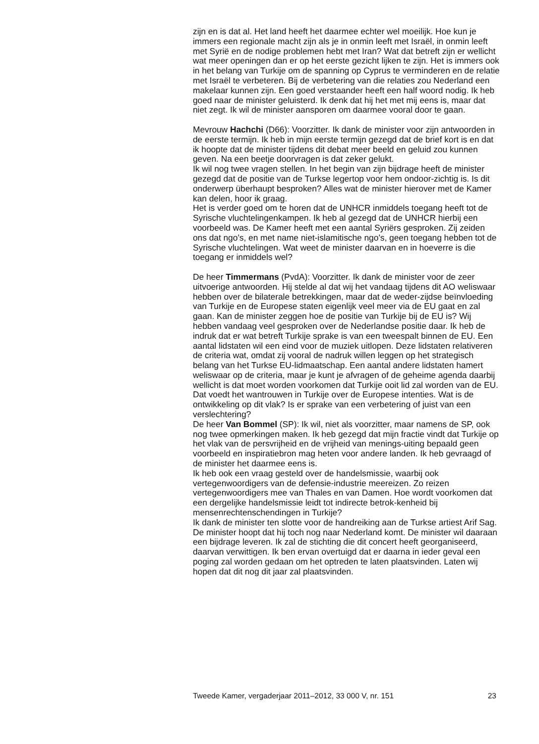zijn en is dat al. Het land heeft het daarmee echter wel moeilijk. Hoe kun je immers een regionale macht zijn als je in onmin leeft met Israël, in onmin leeft met Syrië en de nodige problemen hebt met Iran? Wat dat betreft zijn er wellicht wat meer openingen dan er op het eerste gezicht lijken te zijn. Het is immers ook in het belang van Turkije om de spanning op Cyprus te verminderen en de relatie met Israël te verbeteren. Bij de verbetering van die relaties zou Nederland een makelaar kunnen zijn. Een goed verstaander heeft een half woord nodig. Ik heb goed naar de minister geluisterd. Ik denk dat hij het met mij eens is, maar dat niet zegt. Ik wil de minister aansporen om daarmee vooral door te gaan.
Mevrouw Hachchi (D66): Voorzitter. Ik dank de minister voor zijn antwoorden in de eerste termijn. Ik heb in mijn eerste termijn gezegd dat de brief kort is en dat ik hoopte dat de minister tijdens dit debat meer beeld en geluid zou kunnen geven. Na een beetje doorvragen is dat zeker gelukt.
Ik wil nog twee vragen stellen. In het begin van zijn bijdrage heeft de minister gezegd dat de positie van de Turkse legertop voor hem ondoor-zichtig is. Is dit onderwerp überhaupt besproken? Alles wat de minister hierover met de Kamer kan delen, hoor ik graag.
Het is verder goed om te horen dat de UNHCR inmiddels toegang heeft tot de Syrische vluchtelingenkampen. Ik heb al gezegd dat de UNHCR hierbij een voorbeeld was. De Kamer heeft met een aantal Syriërs gesproken. Zij zeiden ons dat ngo’s, en met name niet-islamitische ngo’s, geen toegang hebben tot de Syrische vluchtelingen. Wat weet de minister daarvan en in hoeverre is die toegang er inmiddels wel?
De heer Timmermans (PvdA): Voorzitter. Ik dank de minister voor de zeer uitvoerige antwoorden. Hij stelde al dat wij het vandaag tijdens dit AO weliswaar hebben over de bilaterale betrekkingen, maar dat de weder-zijdse beïnvloeding van Turkije en de Europese staten eigenlijk veel meer via de EU gaat en zal gaan. Kan de minister zeggen hoe de positie van Turkije bij de EU is? Wij hebben vandaag veel gesproken over de Nederlandse positie daar. Ik heb de indruk dat er wat betreft Turkije sprake is van een tweespalt binnen de EU. Een aantal lidstaten wil een eind voor de muziek uitlopen. Deze lidstaten relativeren de criteria wat, omdat zij vooral de nadruk willen leggen op het strategisch belang van het Turkse EU-lidmaatschap. Een aantal andere lidstaten hamert weliswaar op de criteria, maar je kunt je afvragen of de geheime agenda daarbij wellicht is dat moet worden voorkomen dat Turkije ooit lid zal worden van de EU. Dat voedt het wantrouwen in Turkije over de Europese intenties. Wat is de ontwikkeling op dit vlak? Is er sprake van een verbetering of juist van een verslechtering?
De heer Van Bommel (SP): Ik wil, niet als voorzitter, maar namens de SP, ook nog twee opmerkingen maken. Ik heb gezegd dat mijn fractie vindt dat Turkije op het vlak van de persvrijheid en de vrijheid van menings-uiting bepaald geen voorbeeld en inspiratiebron mag heten voor andere landen. Ik heb gevraagd of de minister het daarmee eens is.
Ik heb ook een vraag gesteld over de handelsmissie, waarbij ook vertegenwoordigers van de defensie-industrie meereizen. Zo reizen vertegenwoordigers mee van Thales en van Damen. Hoe wordt voorkomen dat een dergelijke handelsmissie leidt tot indirecte betrok-kenheid bij mensenrechtenschendingen in Turkije?
Ik dank de minister ten slotte voor de handreiking aan de Turkse artiest Arif Sag. De minister hoopt dat hij toch nog naar Nederland komt. De minister wil daaraan een bijdrage leveren. Ik zal de stichting die dit concert heeft georganiseerd, daarvan verwittigen. Ik ben ervan overtuigd dat er daarna in ieder geval een poging zal worden gedaan om het optreden te laten plaatsvinden. Laten wij hopen dat dit nog dit jaar zal plaatsvinden.
Tweede Kamer, vergaderjaar 2011–2012, 33 000 V, nr. 151 23